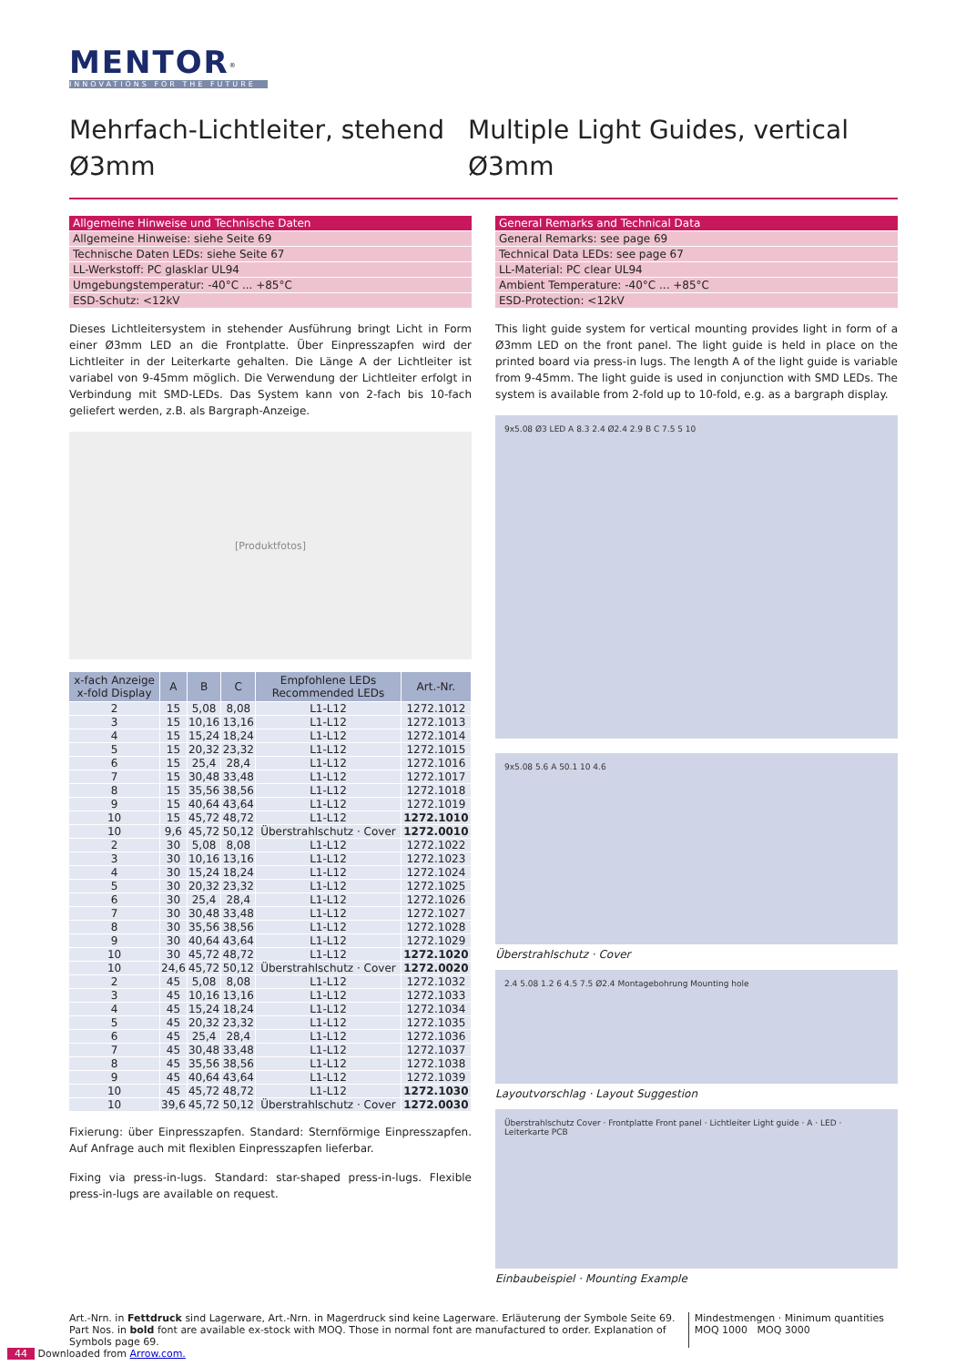MENTOR<sup>®</sup>
INNOVATIONS FOR THE FUTURE
Mehrfach-Lichtleiter, stehend
Ø3mm
Multiple Light Guides, vertical
Ø3mm
| Allgemeine Hinweise und Technische Daten |
| --- |
| Allgemeine Hinweise: siehe Seite 69 |
| Technische Daten LEDs: siehe Seite 67 |
| LL-Werkstoff: PC glasklar UL94 |
| Umgebungstemperatur: -40°C ... +85°C |
| ESD-Schutz: <12kV |
Dieses Lichtleitersystem in stehender Ausführung bringt Licht in Form einer Ø3mm LED an die Frontplatte. Über Einpresszapfen wird der Lichtleiter in der Leiterkarte gehalten. Die Länge A der Lichtleiter ist variabel von 9-45mm möglich. Die Verwendung der Lichtleiter erfolgt in Verbindung mit SMD-LEDs. Das System kann von 2-fach bis 10-fach geliefert werden, z.B. als Bargraph-Anzeige.
[Produktfotos]
| x-fach Anzeige x-fold Display | A | B | C | Empfohlene LEDs Recommended LEDs | Art.-Nr. |
| --- | --- | --- | --- | --- | --- |
| 2 | 15 | 5,08 | 8,08 | L1-L12 | 1272.1012 |
| 3 | 15 | 10,16 | 13,16 | L1-L12 | 1272.1013 |
| 4 | 15 | 15,24 | 18,24 | L1-L12 | 1272.1014 |
| 5 | 15 | 20,32 | 23,32 | L1-L12 | 1272.1015 |
| 6 | 15 | 25,4 | 28,4 | L1-L12 | 1272.1016 |
| 7 | 15 | 30,48 | 33,48 | L1-L12 | 1272.1017 |
| 8 | 15 | 35,56 | 38,56 | L1-L12 | 1272.1018 |
| 9 | 15 | 40,64 | 43,64 | L1-L12 | 1272.1019 |
| 10 | 15 | 45,72 | 48,72 | L1-L12 | 1272.1010 |
| 10 | 9,6 | 45,72 | 50,12 | Überstrahlschutz · Cover | 1272.0010 |
| 2 | 30 | 5,08 | 8,08 | L1-L12 | 1272.1022 |
| 3 | 30 | 10,16 | 13,16 | L1-L12 | 1272.1023 |
| 4 | 30 | 15,24 | 18,24 | L1-L12 | 1272.1024 |
| 5 | 30 | 20,32 | 23,32 | L1-L12 | 1272.1025 |
| 6 | 30 | 25,4 | 28,4 | L1-L12 | 1272.1026 |
| 7 | 30 | 30,48 | 33,48 | L1-L12 | 1272.1027 |
| 8 | 30 | 35,56 | 38,56 | L1-L12 | 1272.1028 |
| 9 | 30 | 40,64 | 43,64 | L1-L12 | 1272.1029 |
| 10 | 30 | 45,72 | 48,72 | L1-L12 | 1272.1020 |
| 10 | 24,6 | 45,72 | 50,12 | Überstrahlschutz · Cover | 1272.0020 |
| 2 | 45 | 5,08 | 8,08 | L1-L12 | 1272.1032 |
| 3 | 45 | 10,16 | 13,16 | L1-L12 | 1272.1033 |
| 4 | 45 | 15,24 | 18,24 | L1-L12 | 1272.1034 |
| 5 | 45 | 20,32 | 23,32 | L1-L12 | 1272.1035 |
| 6 | 45 | 25,4 | 28,4 | L1-L12 | 1272.1036 |
| 7 | 45 | 30,48 | 33,48 | L1-L12 | 1272.1037 |
| 8 | 45 | 35,56 | 38,56 | L1-L12 | 1272.1038 |
| 9 | 45 | 40,64 | 43,64 | L1-L12 | 1272.1039 |
| 10 | 45 | 45,72 | 48,72 | L1-L12 | 1272.1030 |
| 10 | 39,6 | 45,72 | 50,12 | Überstrahlschutz · Cover | 1272.0030 |
Fixierung: über Einpresszapfen. Standard: Sternförmige Einpresszapfen. Auf Anfrage auch mit flexiblen Einpresszapfen lieferbar.
Fixing via press-in-lugs. Standard: star-shaped press-in-lugs. Flexible press-in-lugs are available on request.
| General Remarks and Technical Data |
| --- |
| General Remarks: see page 69 |
| Technical Data LEDs: see page 67 |
| LL-Material: PC clear UL94 |
| Ambient Temperature: -40°C ... +85°C |
| ESD-Protection: <12kV |
This light guide system for vertical mounting provides light in form of a Ø3mm LED on the front panel. The light guide is held in place on the printed board via press-in lugs. The length A of the light guide is variable from 9-45mm. The light guide is used in conjunction with SMD LEDs. The system is available from 2-fold up to 10-fold, e.g. as a bargraph display.
9x5.08 Ø3 LED A 8.3 2.4 Ø2.4 2.9 B C 7.5 5 10
9x5.08 5.6 A 50.1 10 4.6
Überstrahlschutz · Cover
2.4 5.08 1.2 6 4.5 7.5 Ø2.4 Montagebohrung Mounting hole
Layoutvorschlag · Layout Suggestion
Überstrahlschutz Cover · Frontplatte Front panel · Lichtleiter Light guide · A · LED · Leiterkarte PCB
Einbaubeispiel · Mounting Example
Art.-Nrn. in Fettdruck sind Lagerware, Art.-Nrn. in Magerdruck sind keine Lagerware. Erläuterung der Symbole Seite 69.
Part Nos. in bold font are available ex-stock with MOQ. Those in normal font are manufactured to order. Explanation of Symbols page 69.
Mindestmengen · Minimum quantities
MOQ 1000 MOQ 3000
44 Downloaded from Arrow.com.